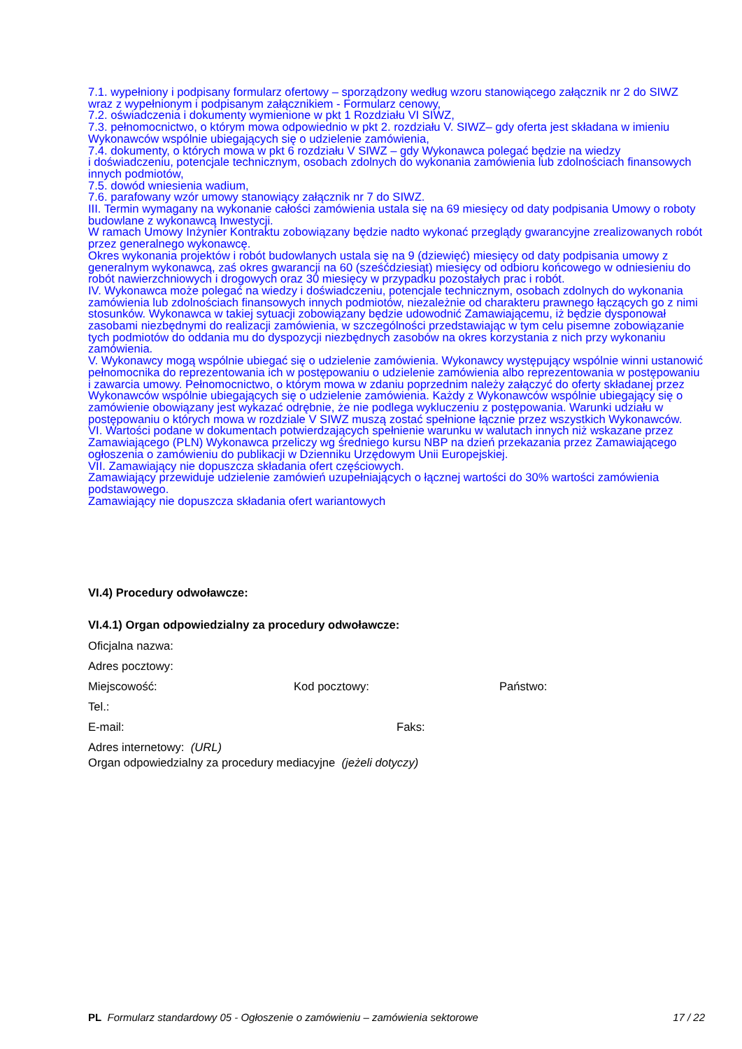7.1. wypełniony i podpisany formularz ofertowy – sporządzony według wzoru stanowiącego załącznik nr 2 do SIWZ wraz z wypełnionym i podpisanym załącznikiem - Formularz cenowy,
7.2. oświadczenia i dokumenty wymienione w pkt 1 Rozdziału VI SIWZ,
7.3. pełnomocnictwo, o którym mowa odpowiednio w pkt 2. rozdziału V. SIWZ– gdy oferta jest składana w imieniu Wykonawców wspólnie ubiegających się o udzielenie zamówienia,
7.4. dokumenty, o których mowa w pkt 6 rozdziału V SIWZ – gdy Wykonawca polegać będzie na wiedzy
i doświadczeniu, potencjale technicznym, osobach zdolnych do wykonania zamówienia lub zdolnościach finansowych innych podmiotów,
7.5. dowód wniesienia wadium,
7.6. parafowany wzór umowy stanowiący załącznik nr 7 do SIWZ.
III. Termin wymagany na wykonanie całości zamówienia ustala się na 69 miesięcy od daty podpisania Umowy o roboty budowlane z wykonawcą Inwestycji.
W ramach Umowy Inżynier Kontraktu zobowiązany będzie nadto wykonać przeglądy gwarancyjne zrealizowanych robót przez generalnego wykonawcę.
Okres wykonania projektów i robót budowlanych ustala się na 9 (dziewięć) miesięcy od daty podpisania umowy z generalnym wykonawcą, zaś okres gwarancji na 60 (sześćdziesiąt) miesięcy od odbioru końcowego w odniesieniu do robót nawierzchniowych i drogowych oraz 30 miesięcy w przypadku pozostałych prac i robót.
IV. Wykonawca może polegać na wiedzy i doświadczeniu, potencjale technicznym, osobach zdolnych do wykonania zamówienia lub zdolnościach finansowych innych podmiotów, niezależnie od charakteru prawnego łączących go z nimi stosunków. Wykonawca w takiej sytuacji zobowiązany będzie udowodnić Zamawiającemu, iż będzie dysponował zasobami niezbędnymi do realizacji zamówienia, w szczególności przedstawiając w tym celu pisemne zobowiązanie tych podmiotów do oddania mu do dyspozycji niezbędnych zasobów na okres korzystania z nich przy wykonaniu zamówienia.
V. Wykonawcy mogą wspólnie ubiegać się o udzielenie zamówienia. Wykonawcy występujący wspólnie winni ustanowić pełnomocnika do reprezentowania ich w postępowaniu o udzielenie zamówienia albo reprezentowania w postępowaniu i zawarcia umowy. Pełnomocnictwo, o którym mowa w zdaniu poprzednim należy załączyć do oferty składanej przez Wykonawców wspólnie ubiegających się o udzielenie zamówienia. Każdy z Wykonawców wspólnie ubiegający się o zamówienie obowiązany jest wykazać odrębnie, że nie podlega wykluczeniu z postępowania. Warunki udziału w postępowaniu o których mowa w rozdziale V SIWZ muszą zostać spełnione łącznie przez wszystkich Wykonawców.
VI. Wartości podane w dokumentach potwierdzających spełnienie warunku w walutach innych niż wskazane przez Zamawiającego (PLN) Wykonawca przeliczy wg średniego kursu NBP na dzień przekazania przez Zamawiającego ogłoszenia o zamówieniu do publikacji w Dzienniku Urzędowym Unii Europejskiej.
VII. Zamawiający nie dopuszcza składania ofert częściowych.
Zamawiający przewiduje udzielenie zamówień uzupełniających o łącznej wartości do 30% wartości zamówienia podstawowego.
Zamawiający nie dopuszcza składania ofert wariantowych
VI.4) Procedury odwoławcze:
VI.4.1) Organ odpowiedzialny za procedury odwoławcze:
Oficjalna nazwa:
Adres pocztowy:
Miejscowość: Kod pocztowy: Państwo:
Tel.:
E-mail: Faks:
Adres internetowy: (URL)
Organ odpowiedzialny za procedury mediacyjne (jeżeli dotyczy)
PL Formularz standardowy 05 - Ogłoszenie o zamówieniu – zamówienia sektorowe 17 / 22